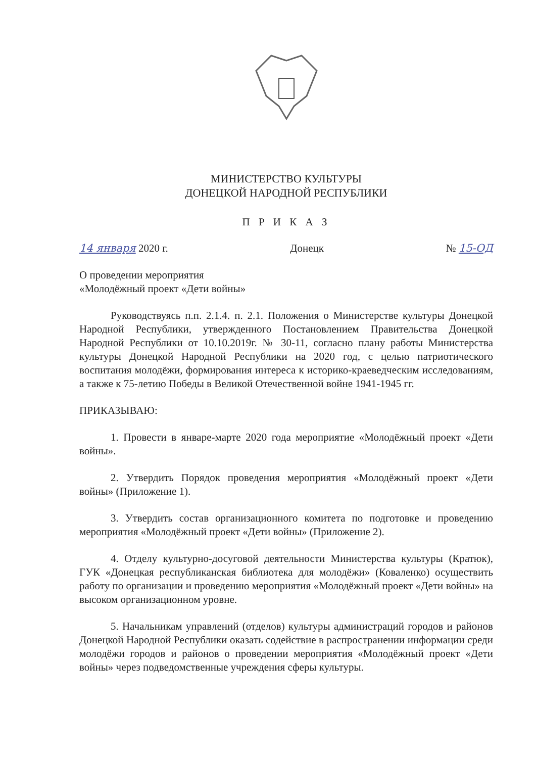МИНИСТЕРСТВО КУЛЬТУРЫ
ДОНЕЦКОЙ НАРОДНОЙ РЕСПУБЛИКИ
П Р И К А З
14 января 2020 г. Донецк № 15-ОД
О проведении мероприятия
«Молодёжный проект «Дети войны»
Руководствуясь п.п. 2.1.4. п. 2.1. Положения о Министерстве культуры Донецкой Народной Республики, утвержденного Постановлением Правительства Донецкой Народной Республики от 10.10.2019г. № 30-11, согласно плану работы Министерства культуры Донецкой Народной Республики на 2020 год, с целью патриотического воспитания молодёжи, формирования интереса к историко-краеведческим исследованиям, а также к 75-летию Победы в Великой Отечественной войне 1941-1945 гг.
ПРИКАЗЫВАЮ:
1. Провести в январе-марте 2020 года мероприятие «Молодёжный проект «Дети войны».
2. Утвердить Порядок проведения мероприятия «Молодёжный проект «Дети войны» (Приложение 1).
3. Утвердить состав организационного комитета по подготовке и проведению мероприятия «Молодёжный проект «Дети войны» (Приложение 2).
4. Отделу культурно-досуговой деятельности Министерства культуры (Кратюк), ГУК «Донецкая республиканская библиотека для молодёжи» (Коваленко) осуществить работу по организации и проведению мероприятия «Молодёжный проект «Дети войны» на высоком организационном уровне.
5. Начальникам управлений (отделов) культуры администраций городов и районов Донецкой Народной Республики оказать содействие в распространении информации среди молодёжи городов и районов о проведении мероприятия «Молодёжный проект «Дети войны» через подведомственные учреждения сферы культуры.